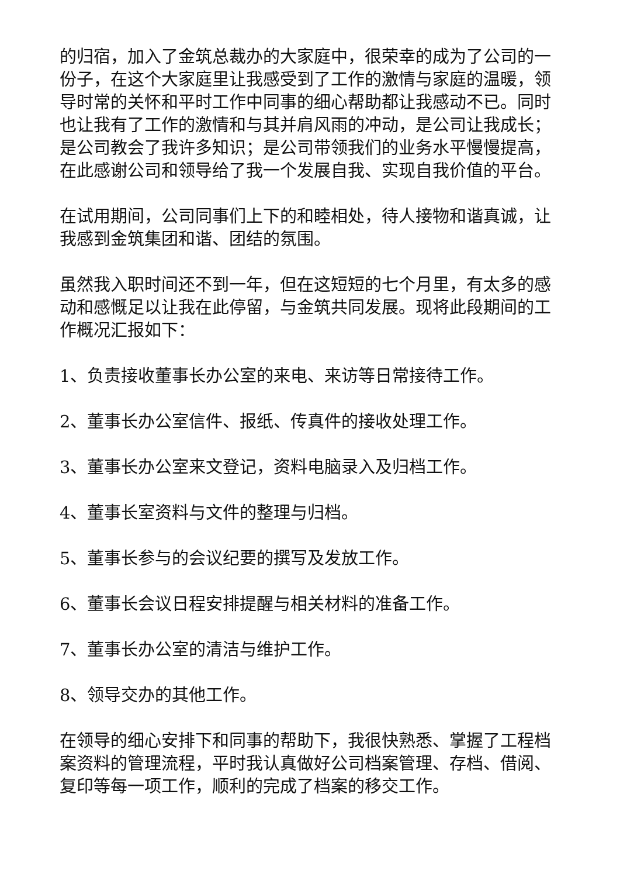的归宿，加入了金筑总裁办的大家庭中，很荣幸的成为了公司的一份子，在这个大家庭里让我感受到了工作的激情与家庭的温暖，领导时常的关怀和平时工作中同事的细心帮助都让我感动不已。同时也让我有了工作的激情和与其并肩风雨的冲动，是公司让我成长；是公司教会了我许多知识；是公司带领我们的业务水平慢慢提高，在此感谢公司和领导给了我一个发展自我、实现自我价值的平台。
在试用期间，公司同事们上下的和睦相处，待人接物和谐真诚，让我感到金筑集团和谐、团结的氛围。
虽然我入职时间还不到一年，但在这短短的七个月里，有太多的感动和感慨足以让我在此停留，与金筑共同发展。现将此段期间的工作概况汇报如下：
1、负责接收董事长办公室的来电、来访等日常接待工作。
2、董事长办公室信件、报纸、传真件的接收处理工作。
3、董事长办公室来文登记，资料电脑录入及归档工作。
4、董事长室资料与文件的整理与归档。
5、董事长参与的会议纪要的撰写及发放工作。
6、董事长会议日程安排提醒与相关材料的准备工作。
7、董事长办公室的清洁与维护工作。
8、领导交办的其他工作。
在领导的细心安排下和同事的帮助下，我很快熟悉、掌握了工程档案资料的管理流程，平时我认真做好公司档案管理、存档、借阅、复印等每一项工作，顺利的完成了档案的移交工作。